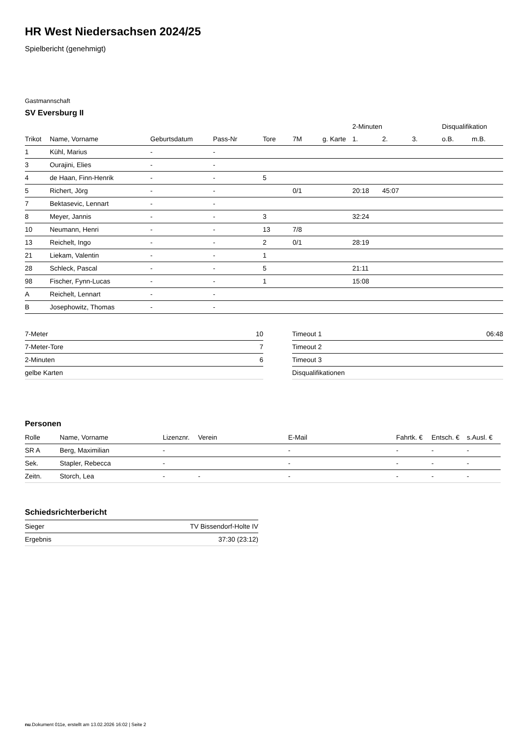HR West Niedersachsen 2024/25
Spielbericht (genehmigt)
Gastmannschaft
SV Eversburg II
| | | | | | | | 2-Minuten | | | Disqualifikation | |
| --- | --- | --- | --- | --- | --- | --- | --- | --- | --- | --- | --- |
| Trikot | Name, Vorname | Geburtsdatum | Pass-Nr | Tore | 7M | g. Karte | 1. | 2. | 3. | o.B. | m.B. |
| 1 | Kühl, Marius | - | - | | | | | | | | |
| 3 | Ourajini, Elies | - | - | | | | | | | | |
| 4 | de Haan, Finn-Henrik | - | - | 5 | | | | | | | |
| 5 | Richert, Jörg | - | - | | 0/1 | | 20:18 | 45:07 | | | |
| 7 | Bektasevic, Lennart | - | - | | | | | | | | |
| 8 | Meyer, Jannis | - | - | 3 | | | 32:24 | | | | |
| 10 | Neumann, Henri | - | - | 13 | 7/8 | | | | | | |
| 13 | Reichelt, Ingo | - | - | 2 | 0/1 | | 28:19 | | | | |
| 21 | Liekam, Valentin | - | - | 1 | | | | | | | |
| 28 | Schleck, Pascal | - | - | 5 | | | 21:11 | | | | |
| 98 | Fischer, Fynn-Lucas | - | - | 1 | | | 15:08 | | | | |
| A | Reichelt, Lennart | - | - | | | | | | | | |
| B | Josephowitz, Thomas | - | - | | | | | | | | |
| 7-Meter | 10 |
| 7-Meter-Tore | 7 |
| 2-Minuten | 6 |
| gelbe Karten | |
| Timeout 1 | 06:48 |
| Timeout 2 | |
| Timeout 3 | |
| Disqualifikationen | |
Personen
| Rolle | Name, Vorname | Lizenznr. | Verein | E-Mail | Fahrtk. € | Entsch. € | s.Ausl. € |
| --- | --- | --- | --- | --- | --- | --- | --- |
| SR A | Berg, Maximilian | - | | - | - | - | - |
| Sek. | Stapler, Rebecca | - | | - | - | - | - |
| Zeitn. | Storch, Lea | - | - | - | - | - | - |
Schiedsrichterbericht
| Sieger | TV Bissendorf-Holte IV |
| Ergebnis | 37:30 (23:12) |
nu.Dokument 011e, erstellt am 13.02.2026 16:02 | Seite 2